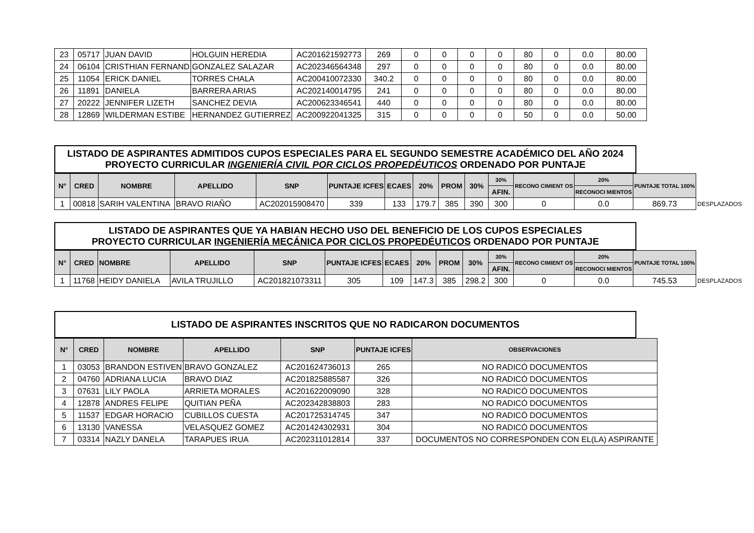| 23 | 05717 | JUAN DAVID | HOLGUIN HEREDIA | AC201621592773 | 269 | 0 | 0 | 0 | 0 | 80 | 0 | 0.0 | 80.00 | |
| 24 | 06104 | CRISTHIAN FERNAND | GONZALEZ SALAZAR | AC202346564348 | 297 | 0 | 0 | 0 | 0 | 80 | 0 | 0.0 | 80.00 | |
| 25 | 11054 | ERICK DANIEL | TORRES CHALA | AC200410072330 | 340.2 | 0 | 0 | 0 | 0 | 80 | 0 | 0.0 | 80.00 | |
| 26 | 11891 | DANIELA | BARRERA ARIAS | AC202140014795 | 241 | 0 | 0 | 0 | 0 | 80 | 0 | 0.0 | 80.00 | |
| 27 | 20222 | JENNIFER LIZETH | SANCHEZ DEVIA | AC200623346541 | 440 | 0 | 0 | 0 | 0 | 80 | 0 | 0.0 | 80.00 | |
| 28 | 12869 | WILDERMAN ESTIBE | HERNANDEZ GUTIERREZ | AC200922041325 | 315 | 0 | 0 | 0 | 0 | 50 | 0 | 0.0 | 50.00 | |
LISTADO DE ASPIRANTES ADMITIDOS CUPOS ESPECIALES PARA EL SEGUNDO SEMESTRE ACADÉMICO DEL AÑO 2024
PROYECTO CURRICULAR INGENIERÍA CIVIL POR CICLOS PROPEDÉUTICOS ORDENADO POR PUNTAJE
| N° | CRED | NOMBRE | APELLIDO | SNP | PUNTAJE ICFES | ECAES | 20% | PROM | 30% | 30% | RECONO CIMIENT OS | 20% | PUNTAJE TOTAL 100% | |
| --- | --- | --- | --- | --- | --- | --- | --- | --- | --- | --- | --- | --- | --- | --- |
| | | | | | | | | | | AFIN. | | RECONOCI MIENTOS | | |
| 1 | 00818 | SARIH VALENTINA | BRAVO RIAÑO | AC202015908470 | 339 | 133 | 179.7 | 385 | 390 | 300 | 0 | 0.0 | 869.73 | DESPLAZADOS |
LISTADO DE ASPIRANTES QUE YA HABIAN HECHO USO DEL BENEFICIO DE LOS CUPOS ESPECIALES
PROYECTO CURRICULAR INGENIERÍA MECÁNICA POR CICLOS PROPEDÉUTICOS ORDENADO POR PUNTAJE
| N° | CRED | NOMBRE | APELLIDO | SNP | PUNTAJE ICFES | ECAES | 20% | PROM | 30% | 30% | RECONO CIMIENT OS | 20% | PUNTAJE TOTAL 100% | |
| --- | --- | --- | --- | --- | --- | --- | --- | --- | --- | --- | --- | --- | --- | --- |
| | | | | | | | | | | AFIN. | | RECONOCI MIENTOS | | |
| 1 | 11768 | HEIDY DANIELA | AVILA TRUJILLO | AC201821073311 | 305 | 109 | 147.3 | 385 | 298.2 | 300 | 0 | 0.0 | 745.53 | DESPLAZADOS |
LISTADO DE ASPIRANTES INSCRITOS QUE NO RADICARON DOCUMENTOS
| N° | CRED | NOMBRE | APELLIDO | SNP | PUNTAJE ICFES | OBSERVACIONES |
| --- | --- | --- | --- | --- | --- | --- |
| 1 | 03053 | BRANDON ESTIVEN | BRAVO GONZALEZ | AC201624736013 | 265 | NO RADICÓ DOCUMENTOS |
| 2 | 04760 | ADRIANA LUCIA | BRAVO DIAZ | AC201825885587 | 326 | NO RADICÓ DOCUMENTOS |
| 3 | 07631 | LILY PAOLA | ARRIETA MORALES | AC201622009090 | 328 | NO RADICÓ DOCUMENTOS |
| 4 | 12878 | ANDRES FELIPE | QUITIAN PEÑA | AC202342838803 | 283 | NO RADICÓ DOCUMENTOS |
| 5 | 11537 | EDGAR HORACIO | CUBILLOS CUESTA | AC201725314745 | 347 | NO RADICÓ DOCUMENTOS |
| 6 | 13130 | VANESSA | VELASQUEZ GOMEZ | AC201424302931 | 304 | NO RADICÓ DOCUMENTOS |
| 7 | 03314 | NAZLY DANELA | TARAPUES IRUA | AC202311012814 | 337 | DOCUMENTOS NO CORRESPONDEN CON EL(LA) ASPIRANTE |